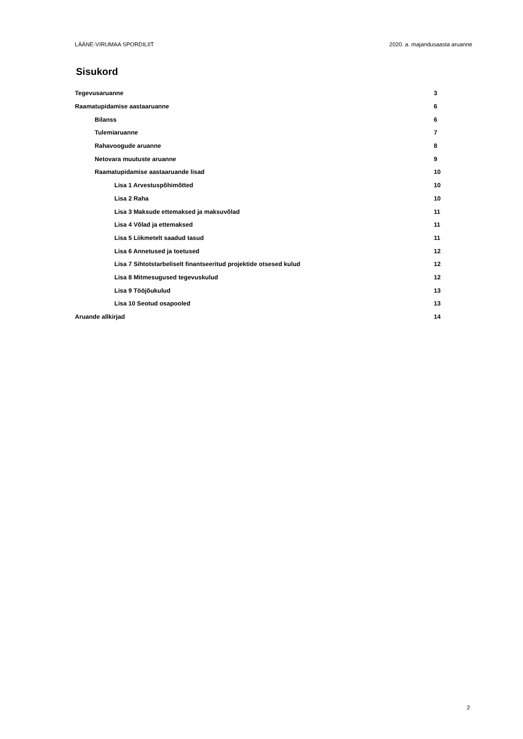LÄÄNE-VIRUMAA SPORDILIIT 2020. a. majandusaasta aruanne
Sisukord
Tegevusaruanne 3
Raamatupidamise aastaaruanne 6
Bilanss 6
Tulemiaruanne 7
Rahavoogude aruanne 8
Netovara muutuste aruanne 9
Raamatupidamise aastaaruande lisad 10
Lisa 1 Arvestuspõhimõtted 10
Lisa 2 Raha 10
Lisa 3 Maksude ettemaksed ja maksuvõlad 11
Lisa 4 Võlad ja ettemaksed 11
Lisa 5 Liikmetelt saadud tasud 11
Lisa 6 Annetused ja toetused 12
Lisa 7 Sihtotstarbeliselt finantseeritud projektide otsesed kulud 12
Lisa 8 Mitmesugused tegevuskulud 12
Lisa 9 Tööjõukulud 13
Lisa 10 Seotud osapooled 13
Aruande allkirjad 14
2